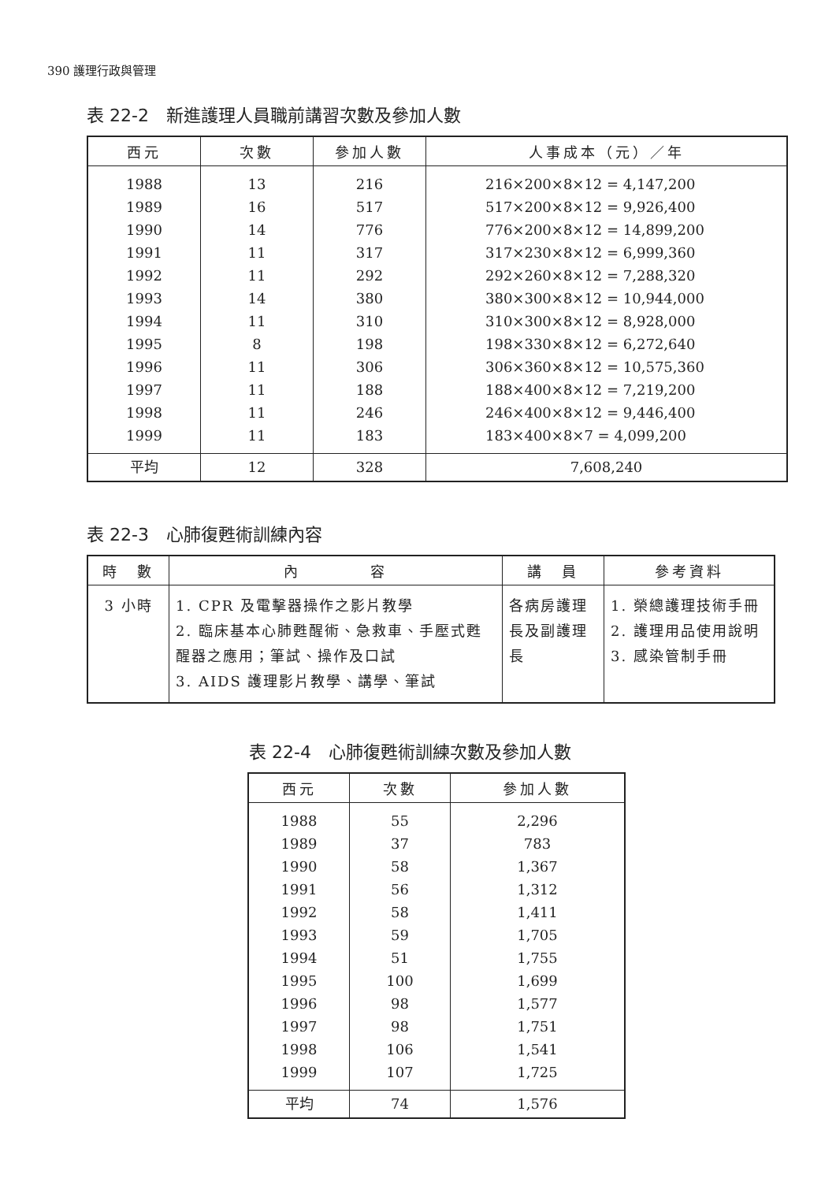390 護理行政與管理
表 22-2　新進護理人員職前講習次數及參加人數
| 西元 | 次數 | 參加人數 | 人事成本（元）／年 |
| --- | --- | --- | --- |
| 1988 1989 1990 1991 1992 1993 1994 1995 1996 1997 1998 1999 | 13 16 14 11 11 14 11 8 11 11 11 11 | 216 517 776 317 292 380 310 198 306 188 246 183 | 216×200×8×12 = 4,147,200 517×200×8×12 = 9,926,400 776×200×8×12 = 14,899,200 317×230×8×12 = 6,999,360 292×260×8×12 = 7,288,320 380×300×8×12 = 10,944,000 310×300×8×12 = 8,928,000 198×330×8×12 = 6,272,640 306×360×8×12 = 10,575,360 188×400×8×12 = 7,219,200 246×400×8×12 = 9,446,400 183×400×8×7 = 4,099,200 |
| 平均 | 12 | 328 | 7,608,240 |
表 22-3　心肺復甦術訓練內容
| 時 數 | 內 容 | 講 員 | 參考資料 |
| --- | --- | --- | --- |
| 3 小時 | 1. CPR 及電擊器操作之影片教學 2. 臨床基本心肺甦醒術、急救車、手壓式甦醒器之應用；筆試、操作及口試 3. AIDS 護理影片教學、講學、筆試 | 各病房護理長及副護理長 | 1. 榮總護理技術手冊 2. 護理用品使用說明 3. 感染管制手冊 |
表 22-4　心肺復甦術訓練次數及參加人數
| 西元 | 次數 | 參加人數 |
| --- | --- | --- |
| 1988 1989 1990 1991 1992 1993 1994 1995 1996 1997 1998 1999 | 55 37 58 56 58 59 51 100 98 98 106 107 | 2,296 783 1,367 1,312 1,411 1,705 1,755 1,699 1,577 1,751 1,541 1,725 |
| 平均 | 74 | 1,576 |